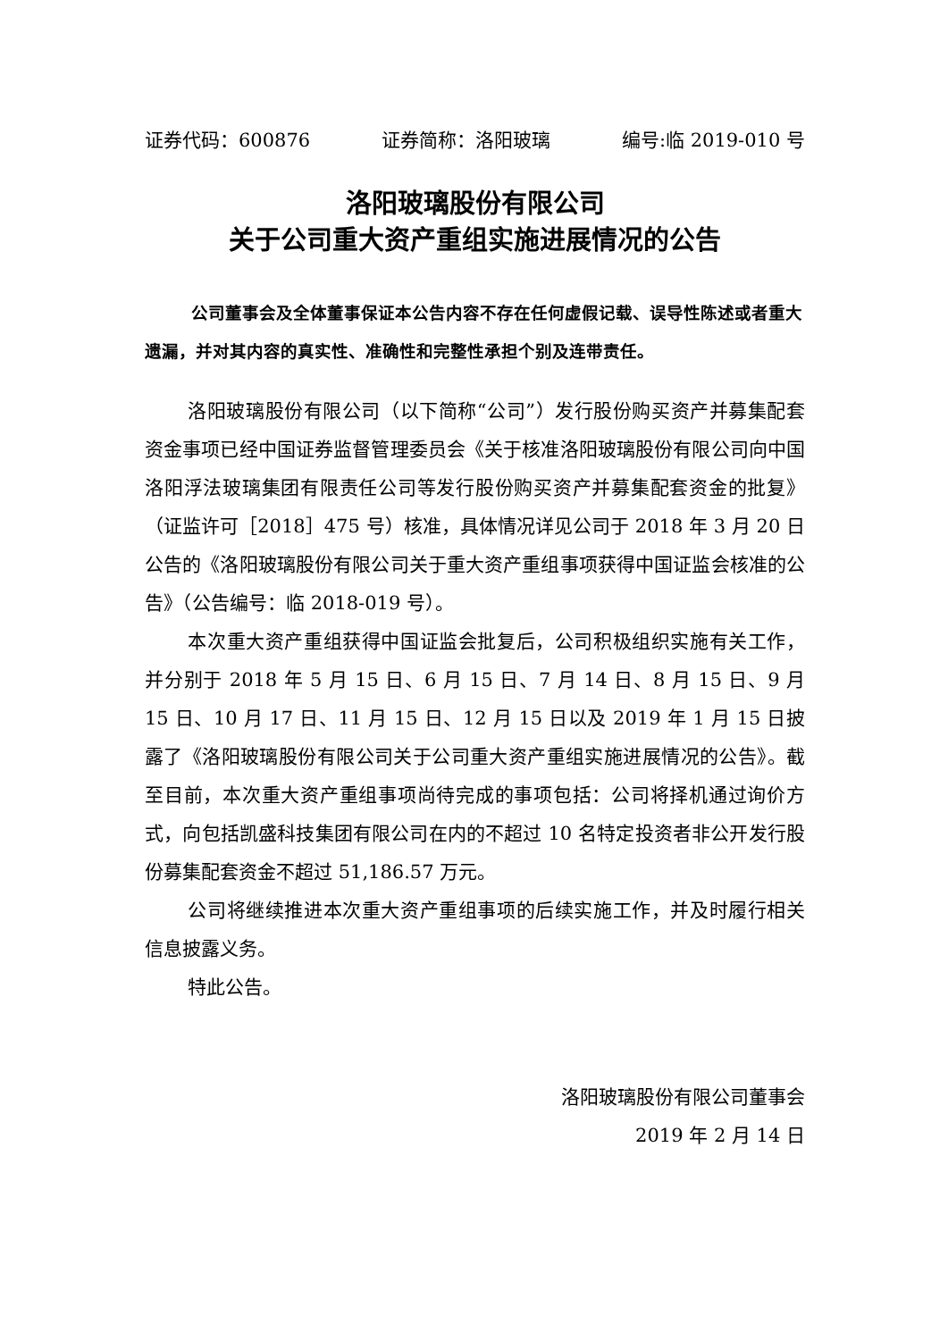证券代码：600876 证券简称：洛阳玻璃 编号:临 2019-010 号
洛阳玻璃股份有限公司
关于公司重大资产重组实施进展情况的公告
公司董事会及全体董事保证本公告内容不存在任何虚假记载、误导性陈述或者重大遗漏，并对其内容的真实性、准确性和完整性承担个别及连带责任。
洛阳玻璃股份有限公司（以下简称“公司”）发行股份购买资产并募集配套资金事项已经中国证券监督管理委员会《关于核准洛阳玻璃股份有限公司向中国洛阳浮法玻璃集团有限责任公司等发行股份购买资产并募集配套资金的批复》（证监许可［2018］475 号）核准，具体情况详见公司于 2018 年 3 月 20 日公告的《洛阳玻璃股份有限公司关于重大资产重组事项获得中国证监会核准的公告》（公告编号：临 2018-019 号）。
本次重大资产重组获得中国证监会批复后，公司积极组织实施有关工作，并分别于 2018 年 5 月 15 日、6 月 15 日、7 月 14 日、8 月 15 日、9 月 15 日、10 月 17 日、11 月 15 日、12 月 15 日以及 2019 年 1 月 15 日披露了《洛阳玻璃股份有限公司关于公司重大资产重组实施进展情况的公告》。截至目前，本次重大资产重组事项尚待完成的事项包括：公司将择机通过询价方式，向包括凯盛科技集团有限公司在内的不超过 10 名特定投资者非公开发行股份募集配套资金不超过 51,186.57 万元。
公司将继续推进本次重大资产重组事项的后续实施工作，并及时履行相关信息披露义务。
特此公告。
洛阳玻璃股份有限公司董事会
2019 年 2 月 14 日